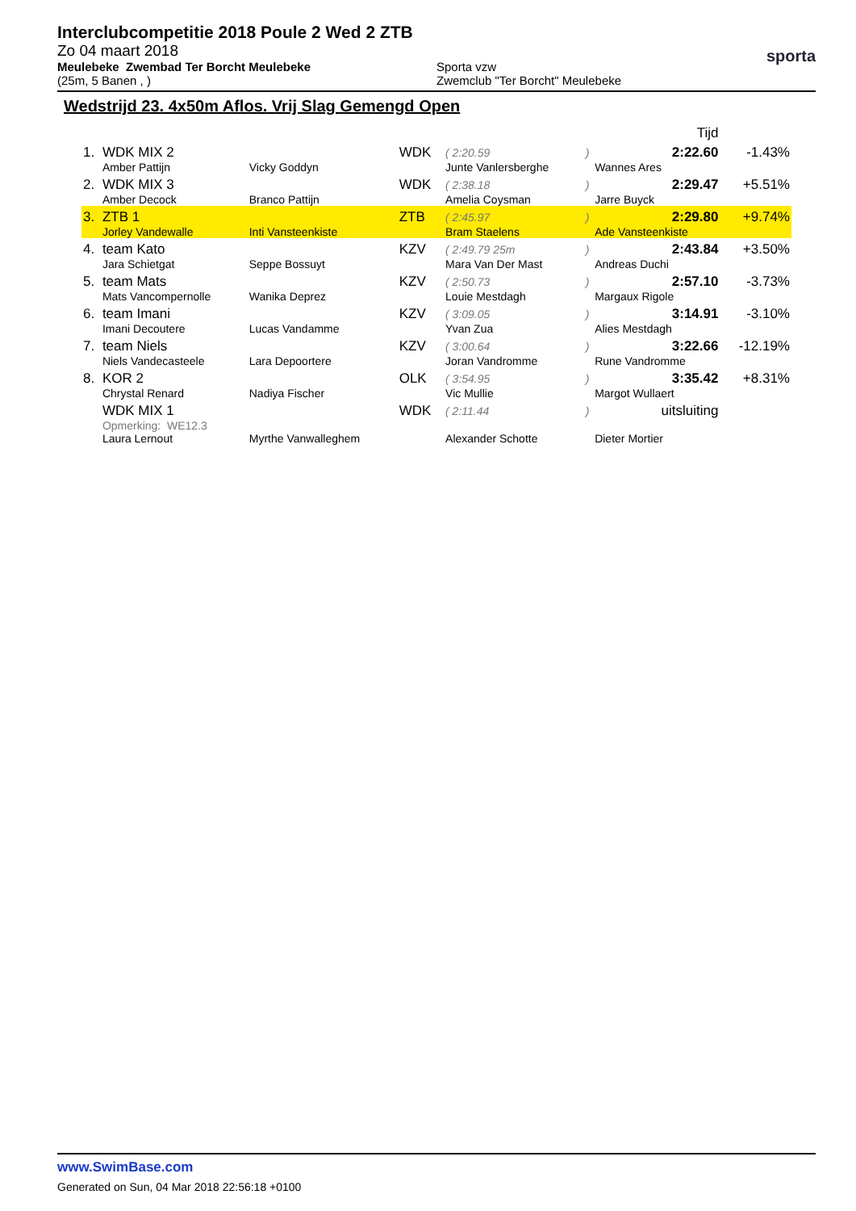Interclubcompetitie 2018 Poule 2 Wed 2 ZTB
Zo 04 maart 2018
Meulebeke Zwembad Ter Borcht Meulebeke
(25m, 5 Banen , )
Sporta vzw
Zwemclub "Ter Borcht" Meulebeke
sporta
Wedstrijd 23. 4x50m Aflos. Vrij Slag Gemengd Open
| | | | | | | Tijd | |
| 1. | WDK MIX 2 | | WDK | ( 2:20.59 | ) | 2:22.60 | -1.43% |
| | Amber Pattijn | Vicky Goddyn | | Junte Vanlersberghe | | Wannes Ares | |
| 2. | WDK MIX 3 | | WDK | ( 2:38.18 | ) | 2:29.47 | +5.51% |
| | Amber Decock | Branco Pattijn | | Amelia Coysman | | Jarre Buyck | |
| 3. | ZTB 1 | | ZTB | ( 2:45.97 | ) | 2:29.80 | +9.74% |
| | Jorley Vandewalle | Inti Vansteenkiste | | Bram Staelens | | Ade Vansteenkiste | |
| 4. | team Kato | | KZV | ( 2:49.79 25m | ) | 2:43.84 | +3.50% |
| | Jara Schietgat | Seppe Bossuyt | | Mara Van Der Mast | | Andreas Duchi | |
| 5. | team Mats | | KZV | ( 2:50.73 | ) | 2:57.10 | -3.73% |
| | Mats Vancompernolle | Wanika Deprez | | Louie Mestdagh | | Margaux Rigole | |
| 6. | team Imani | | KZV | ( 3:09.05 | ) | 3:14.91 | -3.10% |
| | Imani Decoutere | Lucas Vandamme | | Yvan Zua | | Alies Mestdagh | |
| 7. | team Niels | | KZV | ( 3:00.64 | ) | 3:22.66 | -12.19% |
| | Niels Vandecasteele | Lara Depoortere | | Joran Vandromme | | Rune Vandromme | |
| 8. | KOR 2 | | OLK | ( 3:54.95 | ) | 3:35.42 | +8.31% |
| | Chrystal Renard | Nadiya Fischer | | Vic Mullie | | Margot Wullaert | |
| | WDK MIX 1 | | WDK | ( 2:11.44 | ) | uitsluiting | |
| | Opmerking: WE12.3 | | | | | | |
| | Laura Lernout | Myrthe Vanwalleghem | | Alexander Schotte | | Dieter Mortier | |
www.SwimBase.com
Generated on Sun, 04 Mar 2018 22:56:18 +0100